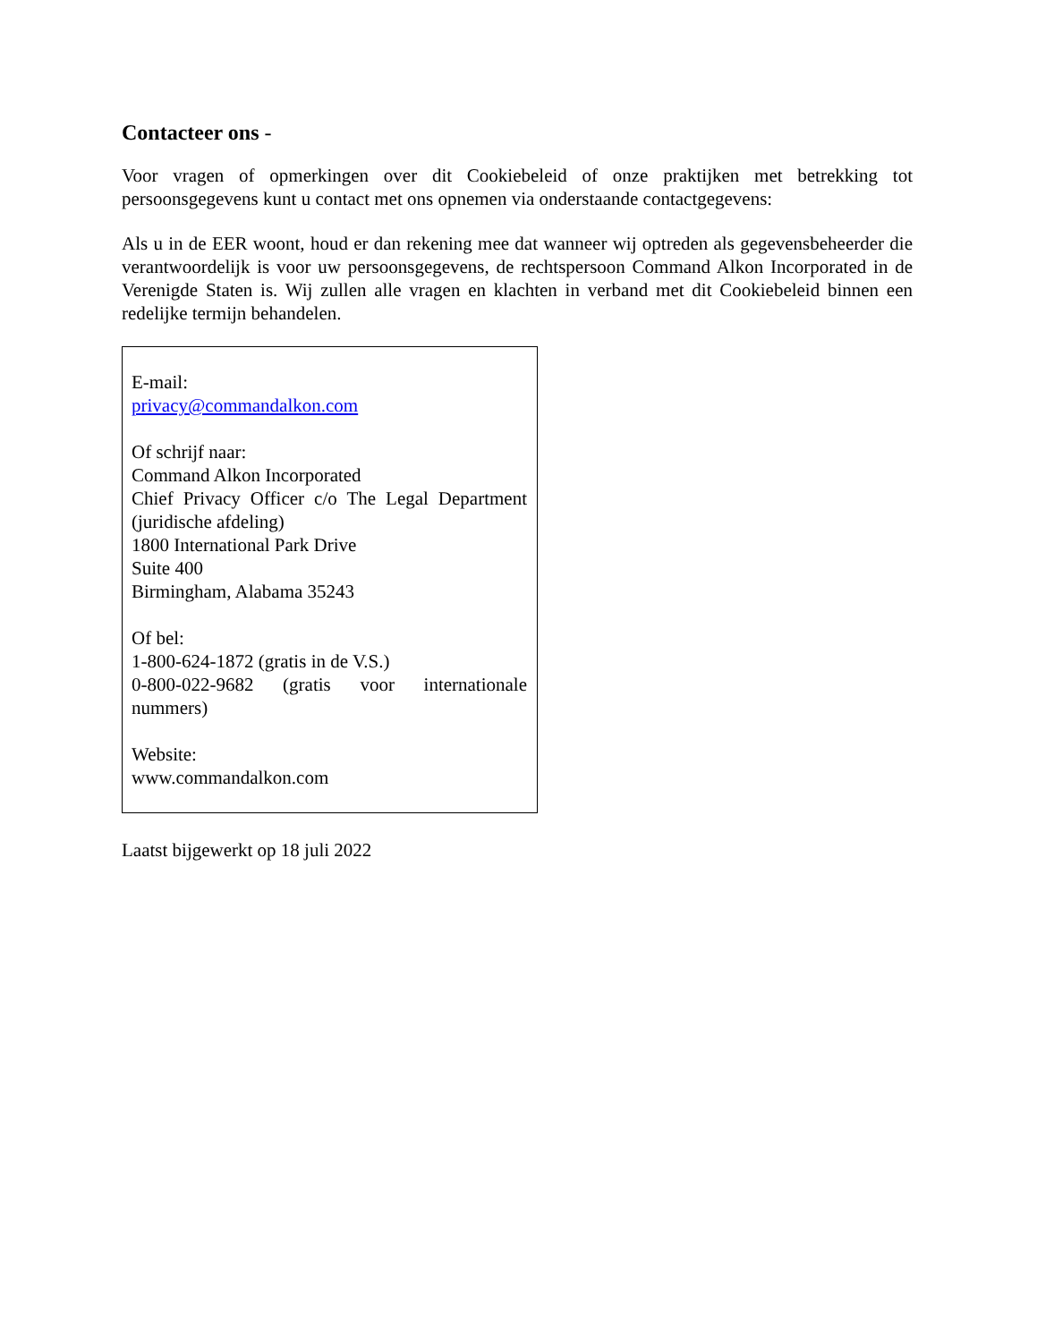Contacteer ons -
Voor vragen of opmerkingen over dit Cookiebeleid of onze praktijken met betrekking tot persoonsgegevens kunt u contact met ons opnemen via onderstaande contactgegevens:
Als u in de EER woont, houd er dan rekening mee dat wanneer wij optreden als gegevensbeheerder die verantwoordelijk is voor uw persoonsgegevens, de rechtspersoon Command Alkon Incorporated in de Verenigde Staten is. Wij zullen alle vragen en klachten in verband met dit Cookiebeleid binnen een redelijke termijn behandelen.
E-mail:
privacy@commandalkon.com
Of schrijf naar:
Command Alkon Incorporated
Chief Privacy Officer c/o The Legal Department (juridische afdeling)
1800 International Park Drive
Suite 400
Birmingham, Alabama 35243
Of bel:
1-800-624-1872 (gratis in de V.S.)
0-800-022-9682 (gratis voor internationale nummers)
Website:
www.commandalkon.com
Laatst bijgewerkt op 18 juli 2022